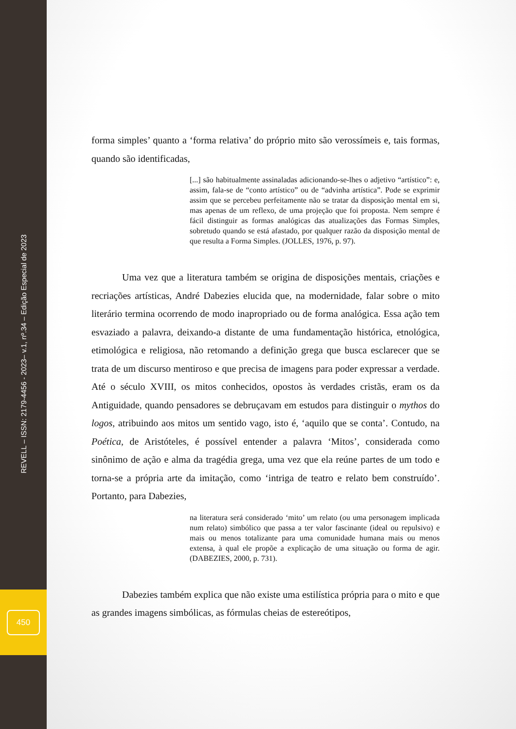REVELL – ISSN: 2179-4456 - 2023– v.1, nº.34 – Edição Especial de 2023
450
forma simples’ quanto a ‘forma relativa’ do próprio mito são verossímeis e, tais formas, quando são identificadas,
[...] são habitualmente assinaladas adicionando-se-lhes o adjetivo “artístico”: e, assim, fala-se de “conto artístico” ou de “advinha artística”. Pode se exprimir assim que se percebeu perfeitamente não se tratar da disposição mental em si, mas apenas de um reflexo, de uma projeção que foi proposta. Nem sempre é fácil distinguir as formas analógicas das atualizações das Formas Simples, sobretudo quando se está afastado, por qualquer razão da disposição mental de que resulta a Forma Simples. (JOLLES, 1976, p. 97).
Uma vez que a literatura também se origina de disposições mentais, criações e recriações artísticas, André Dabezies elucida que, na modernidade, falar sobre o mito literário termina ocorrendo de modo inapropriado ou de forma analógica. Essa ação tem esvaziado a palavra, deixando-a distante de uma fundamentação histórica, etnológica, etimológica e religiosa, não retomando a definição grega que busca esclarecer que se trata de um discurso mentiroso e que precisa de imagens para poder expressar a verdade. Até o século XVIII, os mitos conhecidos, opostos às verdades cristãs, eram os da Antiguidade, quando pensadores se debruçavam em estudos para distinguir o mythos do logos, atribuindo aos mitos um sentido vago, isto é, ‘aquilo que se conta’. Contudo, na Poética, de Aristóteles, é possível entender a palavra ‘Mitos’, considerada como sinônimo de ação e alma da tragédia grega, uma vez que ela reúne partes de um todo e torna-se a própria arte da imitação, como ‘intriga de teatro e relato bem construído’. Portanto, para Dabezies,
na literatura será considerado ‘mito’ um relato (ou uma personagem implicada num relato) simbólico que passa a ter valor fascinante (ideal ou repulsivo) e mais ou menos totalizante para uma comunidade humana mais ou menos extensa, à qual ele propõe a explicação de uma situação ou forma de agir. (DABEZIES, 2000, p. 731).
Dabezies também explica que não existe uma estilística própria para o mito e que as grandes imagens simbólicas, as fórmulas cheias de estereótipos,